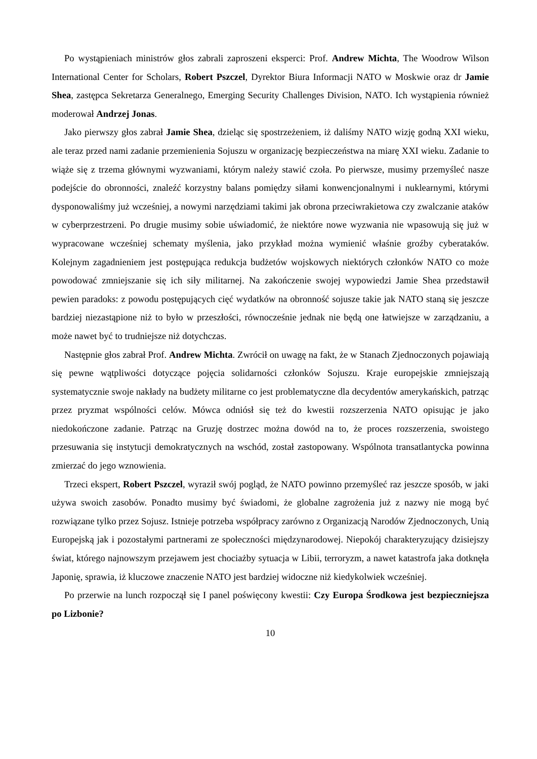Po wystąpieniach ministrów głos zabrali zaproszeni eksperci: Prof. Andrew Michta, The Woodrow Wilson International Center for Scholars, Robert Pszczel, Dyrektor Biura Informacji NATO w Moskwie oraz dr Jamie Shea, zastępca Sekretarza Generalnego, Emerging Security Challenges Division, NATO. Ich wystąpienia również moderował Andrzej Jonas.
Jako pierwszy głos zabrał Jamie Shea, dzieląc się spostrzeżeniem, iż daliśmy NATO wizję godną XXI wieku, ale teraz przed nami zadanie przemienienia Sojuszu w organizację bezpieczeństwa na miarę XXI wieku. Zadanie to wiąże się z trzema głównymi wyzwaniami, którym należy stawić czoła. Po pierwsze, musimy przemyśleć nasze podejście do obronności, znaleźć korzystny balans pomiędzy siłami konwencjonalnymi i nuklearnymi, którymi dysponowaliśmy już wcześniej, a nowymi narzędziami takimi jak obrona przeciwrakietowa czy zwalczanie ataków w cyberprzestrzeni. Po drugie musimy sobie uświadomić, że niektóre nowe wyzwania nie wpasowują się już w wypracowane wcześniej schematy myślenia, jako przykład można wymienić właśnie groźby cyberataków. Kolejnym zagadnieniem jest postępująca redukcja budżetów wojskowych niektórych członków NATO co może powodować zmniejszanie się ich siły militarnej. Na zakończenie swojej wypowiedzi Jamie Shea przedstawił pewien paradoks: z powodu postępujących cięć wydatków na obronność sojusze takie jak NATO staną się jeszcze bardziej niezastąpione niż to było w przeszłości, równocześnie jednak nie będą one łatwiejsze w zarządzaniu, a może nawet być to trudniejsze niż dotychczas.
Następnie głos zabrał Prof. Andrew Michta. Zwrócił on uwagę na fakt, że w Stanach Zjednoczonych pojawiają się pewne wątpliwości dotyczące pojęcia solidarności członków Sojuszu. Kraje europejskie zmniejszają systematycznie swoje nakłady na budżety militarne co jest problematyczne dla decydentów amerykańskich, patrząc przez pryzmat wspólności celów. Mówca odniósł się też do kwestii rozszerzenia NATO opisując je jako niedokończone zadanie. Patrząc na Gruzję dostrzec można dowód na to, że proces rozszerzenia, swoistego przesuwania się instytucji demokratycznych na wschód, został zastopowany. Wspólnota transatlantycka powinna zmierzać do jego wznowienia.
Trzeci ekspert, Robert Pszczel, wyraził swój pogląd, że NATO powinno przemyśleć raz jeszcze sposób, w jaki używa swoich zasobów. Ponadto musimy być świadomi, że globalne zagrożenia już z nazwy nie mogą być rozwiązane tylko przez Sojusz. Istnieje potrzeba współpracy zarówno z Organizacją Narodów Zjednoczonych, Unią Europejską jak i pozostałymi partnerami ze społeczności międzynarodowej. Niepokój charakteryzujący dzisiejszy świat, którego najnowszym przejawem jest chociażby sytuacja w Libii, terroryzm, a nawet katastrofa jaka dotknęła Japonię, sprawia, iż kluczowe znaczenie NATO jest bardziej widoczne niż kiedykolwiek wcześniej.
Po przerwie na lunch rozpoczął się I panel poświęcony kwestii: Czy Europa Środkowa jest bezpieczniejsza po Lizbonie?
10